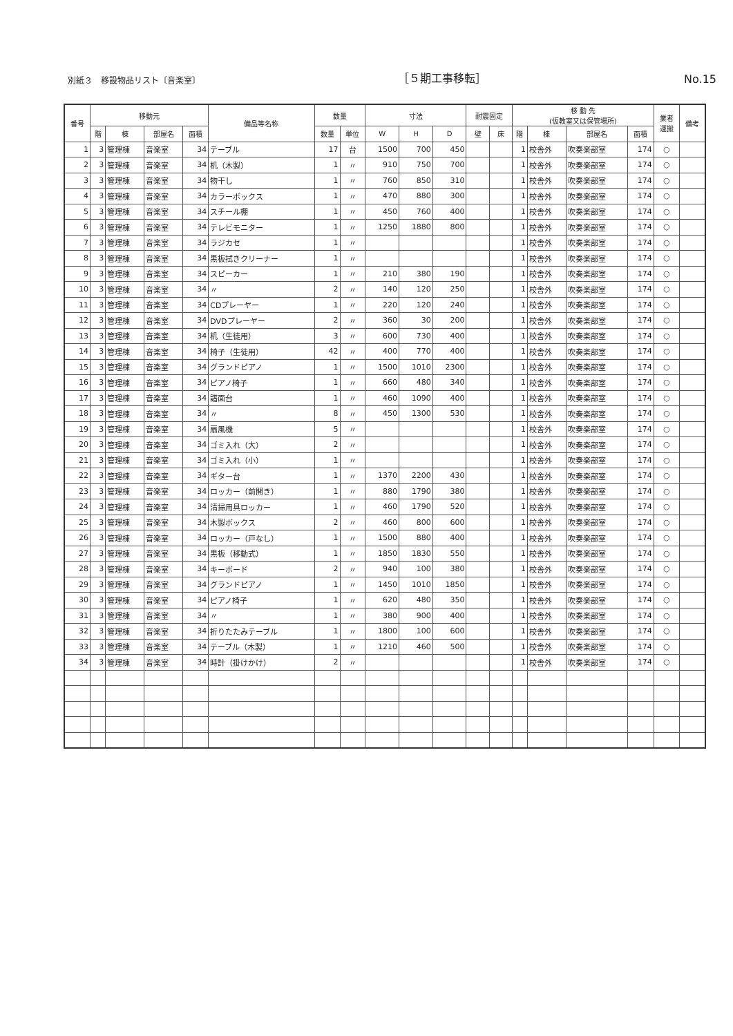別紙３　移設物品リスト〔音楽室〕 ［５期工事移転］ No.15
| 番号 | 移動元 | | | | 備品等名称 | 数量 | | 寸法 | | | 耐震固定 | | 移 動 先 (仮教室又は保管場所) | | | | 業者 運搬 | 備考 |
| --- | --- | --- | --- | --- | --- | --- | --- | --- | --- | --- | --- | --- | --- | --- | --- | --- | --- | --- |
| | 階 | 棟 | 部屋名 | 面積 | | 数量 | 単位 | W | H | D | 壁 | 床 | 階 | 棟 | 部屋名 | 面積 | | |
| 1 | 3 | 管理棟 | 音楽室 | 34 | テーブル | 17 | 台 | 1500 | 700 | 450 | | | 1 | 校舎外 | 吹奏楽部室 | 174 | ○ | |
| 2 | 3 | 管理棟 | 音楽室 | 34 | 机（木製） | 1 | 〃 | 910 | 750 | 700 | | | 1 | 校舎外 | 吹奏楽部室 | 174 | ○ | |
| 3 | 3 | 管理棟 | 音楽室 | 34 | 物干し | 1 | 〃 | 760 | 850 | 310 | | | 1 | 校舎外 | 吹奏楽部室 | 174 | ○ | |
| 4 | 3 | 管理棟 | 音楽室 | 34 | カラーボックス | 1 | 〃 | 470 | 880 | 300 | | | 1 | 校舎外 | 吹奏楽部室 | 174 | ○ | |
| 5 | 3 | 管理棟 | 音楽室 | 34 | スチール棚 | 1 | 〃 | 450 | 760 | 400 | | | 1 | 校舎外 | 吹奏楽部室 | 174 | ○ | |
| 6 | 3 | 管理棟 | 音楽室 | 34 | テレビモニター | 1 | 〃 | 1250 | 1880 | 800 | | | 1 | 校舎外 | 吹奏楽部室 | 174 | ○ | |
| 7 | 3 | 管理棟 | 音楽室 | 34 | ラジカセ | 1 | 〃 | | | | | | 1 | 校舎外 | 吹奏楽部室 | 174 | ○ | |
| 8 | 3 | 管理棟 | 音楽室 | 34 | 黒板拭きクリーナー | 1 | 〃 | | | | | | 1 | 校舎外 | 吹奏楽部室 | 174 | ○ | |
| 9 | 3 | 管理棟 | 音楽室 | 34 | スピーカー | 1 | 〃 | 210 | 380 | 190 | | | 1 | 校舎外 | 吹奏楽部室 | 174 | ○ | |
| 10 | 3 | 管理棟 | 音楽室 | 34 | 〃 | 2 | 〃 | 140 | 120 | 250 | | | 1 | 校舎外 | 吹奏楽部室 | 174 | ○ | |
| 11 | 3 | 管理棟 | 音楽室 | 34 | CDプレーヤー | 1 | 〃 | 220 | 120 | 240 | | | 1 | 校舎外 | 吹奏楽部室 | 174 | ○ | |
| 12 | 3 | 管理棟 | 音楽室 | 34 | DVDプレーヤー | 2 | 〃 | 360 | 30 | 200 | | | 1 | 校舎外 | 吹奏楽部室 | 174 | ○ | |
| 13 | 3 | 管理棟 | 音楽室 | 34 | 机（生徒用） | 3 | 〃 | 600 | 730 | 400 | | | 1 | 校舎外 | 吹奏楽部室 | 174 | ○ | |
| 14 | 3 | 管理棟 | 音楽室 | 34 | 椅子（生徒用） | 42 | 〃 | 400 | 770 | 400 | | | 1 | 校舎外 | 吹奏楽部室 | 174 | ○ | |
| 15 | 3 | 管理棟 | 音楽室 | 34 | グランドピアノ | 1 | 〃 | 1500 | 1010 | 2300 | | | 1 | 校舎外 | 吹奏楽部室 | 174 | ○ | |
| 16 | 3 | 管理棟 | 音楽室 | 34 | ピアノ椅子 | 1 | 〃 | 660 | 480 | 340 | | | 1 | 校舎外 | 吹奏楽部室 | 174 | ○ | |
| 17 | 3 | 管理棟 | 音楽室 | 34 | 譜面台 | 1 | 〃 | 460 | 1090 | 400 | | | 1 | 校舎外 | 吹奏楽部室 | 174 | ○ | |
| 18 | 3 | 管理棟 | 音楽室 | 34 | 〃 | 8 | 〃 | 450 | 1300 | 530 | | | 1 | 校舎外 | 吹奏楽部室 | 174 | ○ | |
| 19 | 3 | 管理棟 | 音楽室 | 34 | 扇風機 | 5 | 〃 | | | | | | 1 | 校舎外 | 吹奏楽部室 | 174 | ○ | |
| 20 | 3 | 管理棟 | 音楽室 | 34 | ゴミ入れ（大） | 2 | 〃 | | | | | | 1 | 校舎外 | 吹奏楽部室 | 174 | ○ | |
| 21 | 3 | 管理棟 | 音楽室 | 34 | ゴミ入れ（小） | 1 | 〃 | | | | | | 1 | 校舎外 | 吹奏楽部室 | 174 | ○ | |
| 22 | 3 | 管理棟 | 音楽室 | 34 | ギター台 | 1 | 〃 | 1370 | 2200 | 430 | | | 1 | 校舎外 | 吹奏楽部室 | 174 | ○ | |
| 23 | 3 | 管理棟 | 音楽室 | 34 | ロッカー（前開き） | 1 | 〃 | 880 | 1790 | 380 | | | 1 | 校舎外 | 吹奏楽部室 | 174 | ○ | |
| 24 | 3 | 管理棟 | 音楽室 | 34 | 清掃用具ロッカー | 1 | 〃 | 460 | 1790 | 520 | | | 1 | 校舎外 | 吹奏楽部室 | 174 | ○ | |
| 25 | 3 | 管理棟 | 音楽室 | 34 | 木製ボックス | 2 | 〃 | 460 | 800 | 600 | | | 1 | 校舎外 | 吹奏楽部室 | 174 | ○ | |
| 26 | 3 | 管理棟 | 音楽室 | 34 | ロッカー（戸なし） | 1 | 〃 | 1500 | 880 | 400 | | | 1 | 校舎外 | 吹奏楽部室 | 174 | ○ | |
| 27 | 3 | 管理棟 | 音楽室 | 34 | 黒板（移動式） | 1 | 〃 | 1850 | 1830 | 550 | | | 1 | 校舎外 | 吹奏楽部室 | 174 | ○ | |
| 28 | 3 | 管理棟 | 音楽室 | 34 | キーボード | 2 | 〃 | 940 | 100 | 380 | | | 1 | 校舎外 | 吹奏楽部室 | 174 | ○ | |
| 29 | 3 | 管理棟 | 音楽室 | 34 | グランドピアノ | 1 | 〃 | 1450 | 1010 | 1850 | | | 1 | 校舎外 | 吹奏楽部室 | 174 | ○ | |
| 30 | 3 | 管理棟 | 音楽室 | 34 | ピアノ椅子 | 1 | 〃 | 620 | 480 | 350 | | | 1 | 校舎外 | 吹奏楽部室 | 174 | ○ | |
| 31 | 3 | 管理棟 | 音楽室 | 34 | 〃 | 1 | 〃 | 380 | 900 | 400 | | | 1 | 校舎外 | 吹奏楽部室 | 174 | ○ | |
| 32 | 3 | 管理棟 | 音楽室 | 34 | 折りたたみテーブル | 1 | 〃 | 1800 | 100 | 600 | | | 1 | 校舎外 | 吹奏楽部室 | 174 | ○ | |
| 33 | 3 | 管理棟 | 音楽室 | 34 | テーブル（木製） | 1 | 〃 | 1210 | 460 | 500 | | | 1 | 校舎外 | 吹奏楽部室 | 174 | ○ | |
| 34 | 3 | 管理棟 | 音楽室 | 34 | 時計（掛けかけ） | 2 | 〃 | | | | | | 1 | 校舎外 | 吹奏楽部室 | 174 | ○ | |